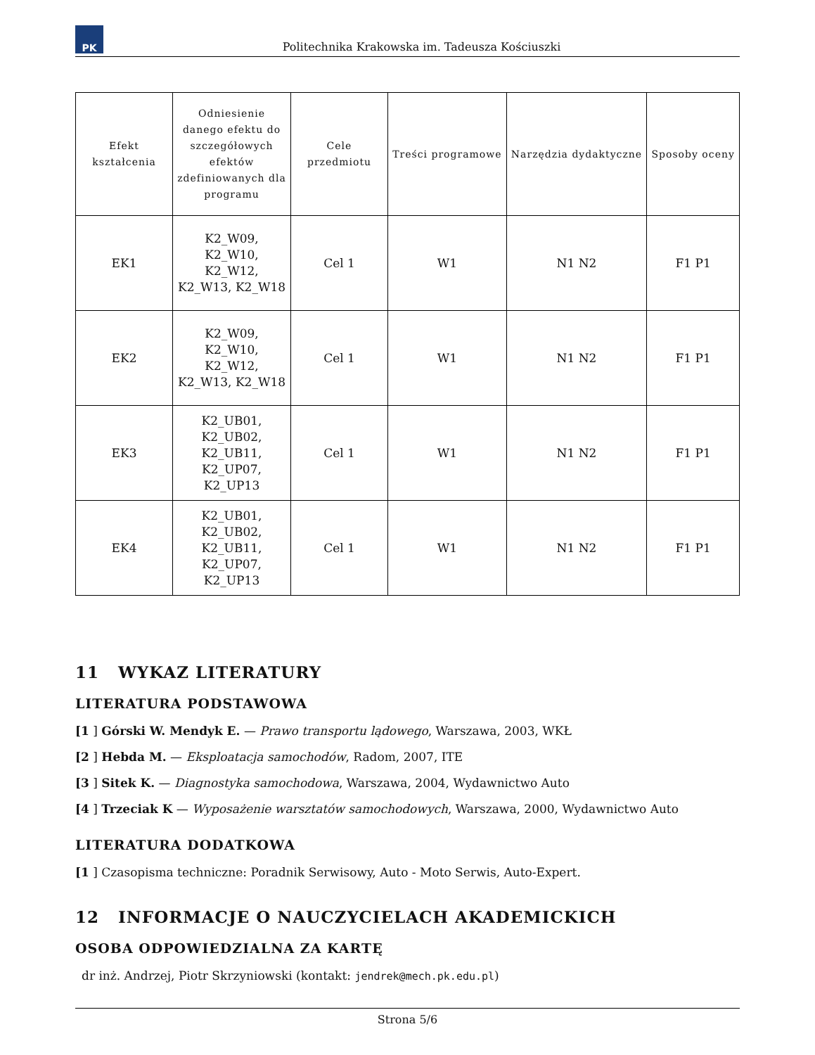PK
Politechnika Krakowska im. Tadeusza Kościuszki
| Efekt kształcenia | Odniesienie danego efektu do szczegółowych efektów zdefiniowanych dla programu | Cele przedmiotu | Treści programowe | Narzędzia dydaktyczne | Sposoby oceny |
| --- | --- | --- | --- | --- | --- |
| EK1 | K2_W09, K2_W10, K2_W12, K2_W13, K2_W18 | Cel 1 | W1 | N1 N2 | F1 P1 |
| EK2 | K2_W09, K2_W10, K2_W12, K2_W13, K2_W18 | Cel 1 | W1 | N1 N2 | F1 P1 |
| EK3 | K2_UB01, K2_UB02, K2_UB11, K2_UP07, K2_UP13 | Cel 1 | W1 | N1 N2 | F1 P1 |
| EK4 | K2_UB01, K2_UB02, K2_UB11, K2_UP07, K2_UP13 | Cel 1 | W1 | N1 N2 | F1 P1 |
11 WYKAZ LITERATURY
LITERATURA PODSTAWOWA
[1 ] Górski W. Mendyk E. — Prawo transportu lądowego, Warszawa, 2003, WKŁ
[2 ] Hebda M. — Eksploatacja samochodów, Radom, 2007, ITE
[3 ] Sitek K. — Diagnostyka samochodowa, Warszawa, 2004, Wydawnictwo Auto
[4 ] Trzeciak K — Wyposażenie warsztatów samochodowych, Warszawa, 2000, Wydawnictwo Auto
LITERATURA DODATKOWA
[1 ] Czasopisma techniczne: Poradnik Serwisowy, Auto - Moto Serwis, Auto-Expert.
12 INFORMACJE O NAUCZYCIELACH AKADEMICKICH
OSOBA ODPOWIEDZIALNA ZA KARTĘ
dr inż. Andrzej, Piotr Skrzyniowski (kontakt: jendrek@mech.pk.edu.pl)
Strona 5/6